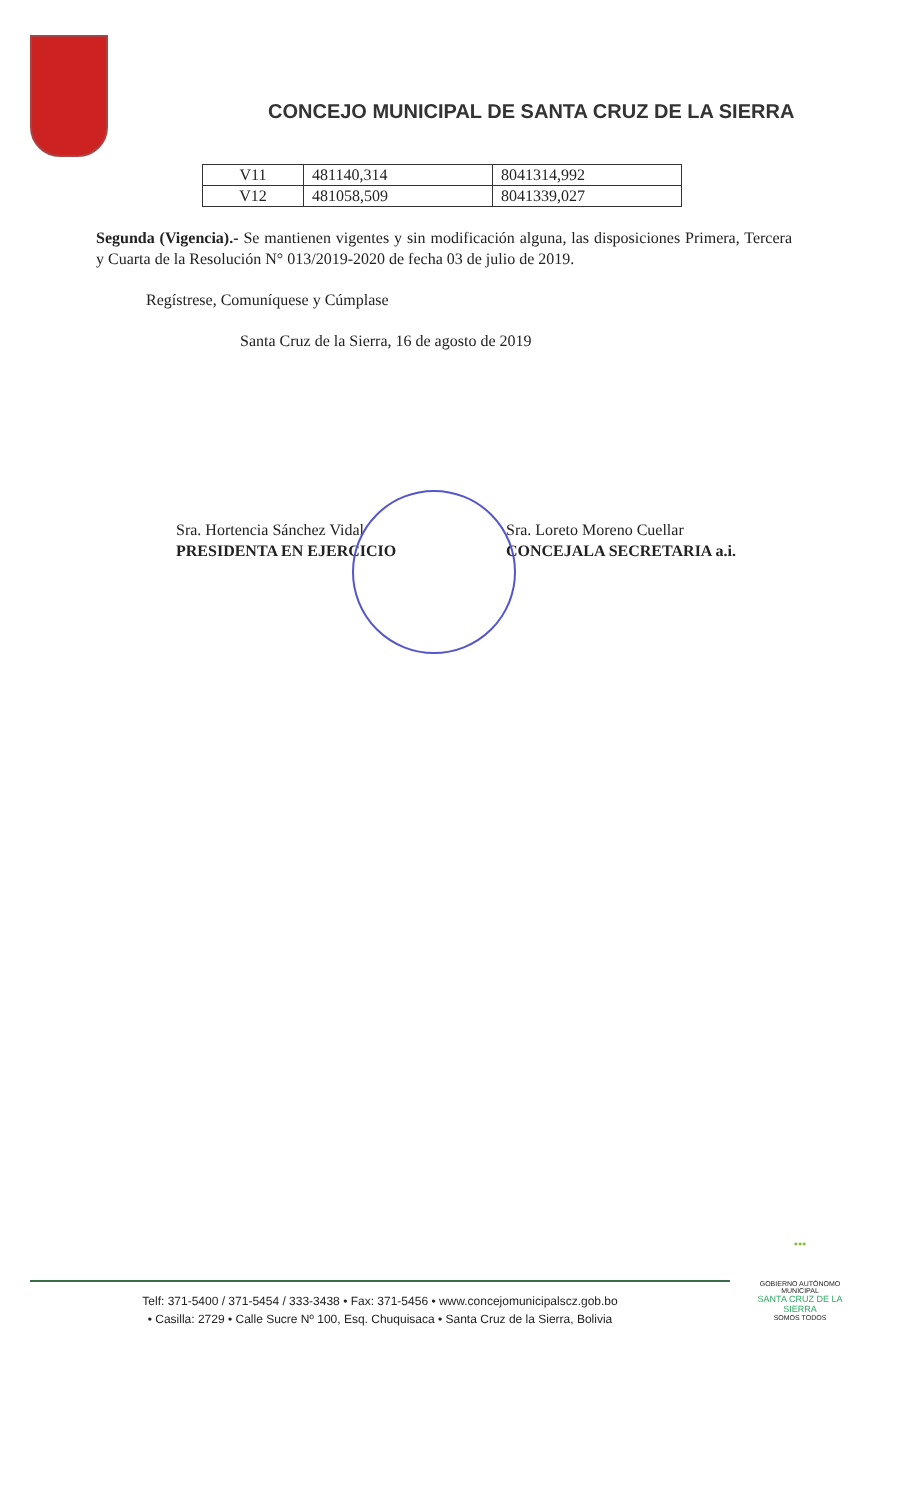CONCEJO MUNICIPAL DE SANTA CRUZ DE LA SIERRA
| V11 | 481140,314 | 8041314,992 |
| V12 | 481058,509 | 8041339,027 |
Segunda (Vigencia).- Se mantienen vigentes y sin modificación alguna, las disposiciones Primera, Tercera y Cuarta de la Resolución N° 013/2019-2020 de fecha 03 de julio de 2019.
Regístrese, Comuníquese y Cúmplase
Santa Cruz de la Sierra, 16 de agosto de 2019
Sra. Hortencia Sánchez Vidal
PRESIDENTA EN EJERCICIO
Sra. Loreto Moreno Cuellar
CONCEJALA SECRETARIA a.i.
●●●
GOBIERNO AUTÓNOMO MUNICIPAL
SANTA CRUZ DE LA SIERRA
SOMOS TODOS
Telf: 371-5400 / 371-5454 / 333-3438 • Fax: 371-5456 • www.concejomunicipalscz.gob.bo
• Casilla: 2729 • Calle Sucre Nº 100, Esq. Chuquisaca • Santa Cruz de la Sierra, Bolivia